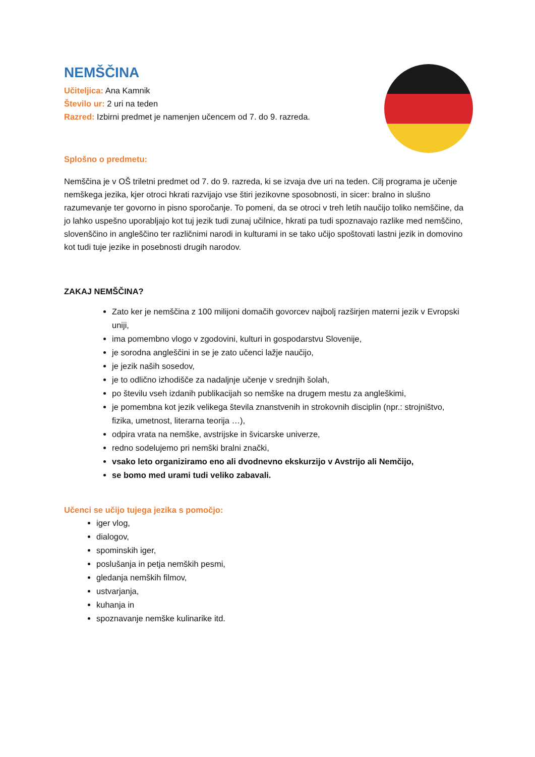NEMŠČINA
Učiteljica: Ana Kamnik
Število ur: 2 uri na teden
Razred: Izbirni predmet je namenjen učencem od 7. do 9. razreda.
Splošno o predmetu:
Nemščina je v OŠ triletni predmet od 7. do 9. razreda, ki se izvaja dve uri na teden. Cilj programa je učenje nemškega jezika, kjer otroci hkrati razvijajo vse štiri jezikovne sposobnosti, in sicer: bralno in slušno razumevanje ter govorno in pisno sporočanje. To pomeni, da se otroci v treh letih naučijo toliko nemščine, da jo lahko uspešno uporabljajo kot tuj jezik tudi zunaj učilnice, hkrati pa tudi spoznavajo razlike med nemščino, slovenščino in angleščino ter različnimi narodi in kulturami in se tako učijo spoštovati lastni jezik in domovino kot tudi tuje jezike in posebnosti drugih narodov.
ZAKAJ NEMŠČINA?
Zato ker je nemščina z 100 milijoni domačih govorcev najbolj razširjen materni jezik v Evropski uniji,
ima pomembno vlogo v zgodovini, kulturi in gospodarstvu Slovenije,
je sorodna angleščini in se je zato učenci lažje naučijo,
je jezik naših sosedov,
je to odlično izhodišče za nadaljnje učenje v srednjih šolah,
po številu vseh izdanih publikacijah so nemške na drugem mestu za angleškimi,
je pomembna kot jezik velikega števila znanstvenih in strokovnih disciplin (npr.: strojništvo, fizika, umetnost, literarna teorija …),
odpira vrata na nemške, avstrijske in švicarske univerze,
redno sodelujemo pri nemški bralni znački,
vsako leto organiziramo eno ali dvodnevno ekskurzijo v Avstrijo ali Nemčijo,
se bomo med urami tudi veliko zabavali.
Učenci se učijo tujega jezika s pomočjo:
iger vlog,
dialogov,
spominskih iger,
poslušanja in petja nemških pesmi,
gledanja nemških filmov,
ustvarjanja,
kuhanja in
spoznavanje nemške kulinarike itd.